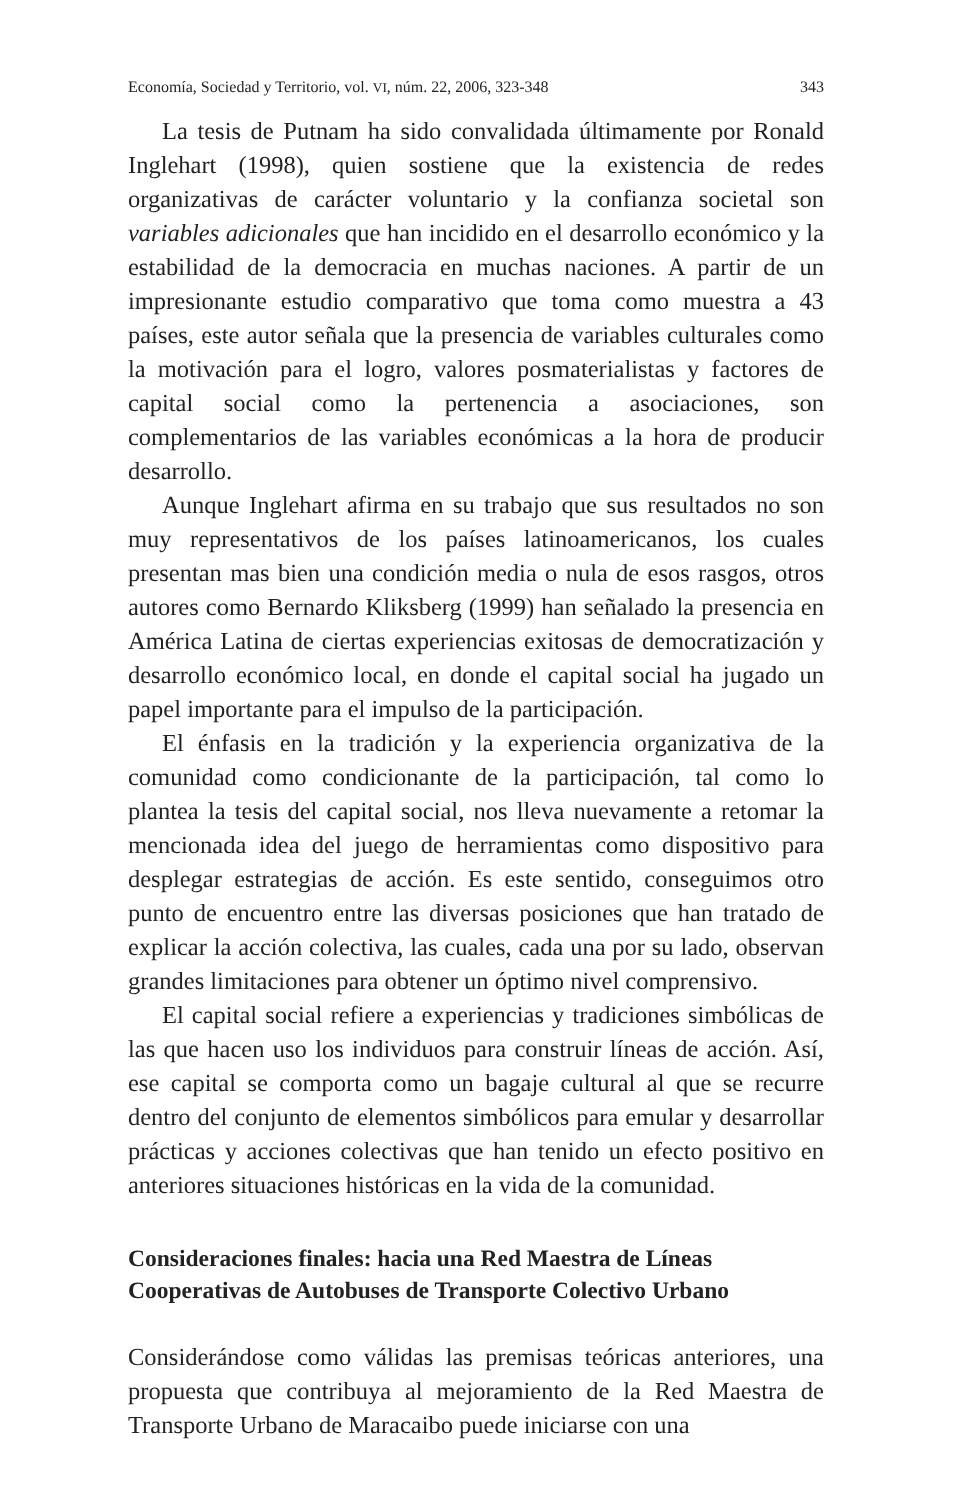Economía, Sociedad y Territorio, vol. VI, núm. 22, 2006, 323-348 343
La tesis de Putnam ha sido convalidada últimamente por Ronald Inglehart (1998), quien sostiene que la existencia de redes organizativas de carácter voluntario y la confianza societal son variables adicionales que han incidido en el desarrollo económico y la estabilidad de la democracia en muchas naciones. A partir de un impresionante estudio comparativo que toma como muestra a 43 países, este autor señala que la presencia de variables culturales como la motivación para el logro, valores posmaterialistas y factores de capital social como la pertenencia a asociaciones, son complementarios de las variables económicas a la hora de producir desarrollo.
Aunque Inglehart afirma en su trabajo que sus resultados no son muy representativos de los países latinoamericanos, los cuales presentan mas bien una condición media o nula de esos rasgos, otros autores como Bernardo Kliksberg (1999) han señalado la presencia en América Latina de ciertas experiencias exitosas de democratización y desarrollo económico local, en donde el capital social ha jugado un papel importante para el impulso de la participación.
El énfasis en la tradición y la experiencia organizativa de la comunidad como condicionante de la participación, tal como lo plantea la tesis del capital social, nos lleva nuevamente a retomar la mencionada idea del juego de herramientas como dispositivo para desplegar estrategias de acción. Es este sentido, conseguimos otro punto de encuentro entre las diversas posiciones que han tratado de explicar la acción colectiva, las cuales, cada una por su lado, observan grandes limitaciones para obtener un óptimo nivel comprensivo.
El capital social refiere a experiencias y tradiciones simbólicas de las que hacen uso los individuos para construir líneas de acción. Así, ese capital se comporta como un bagaje cultural al que se recurre dentro del conjunto de elementos simbólicos para emular y desarrollar prácticas y acciones colectivas que han tenido un efecto positivo en anteriores situaciones históricas en la vida de la comunidad.
Consideraciones finales: hacia una Red Maestra de Líneas Cooperativas de Autobuses de Transporte Colectivo Urbano
Considerándose como válidas las premisas teóricas anteriores, una propuesta que contribuya al mejoramiento de la Red Maestra de Transporte Urbano de Maracaibo puede iniciarse con una